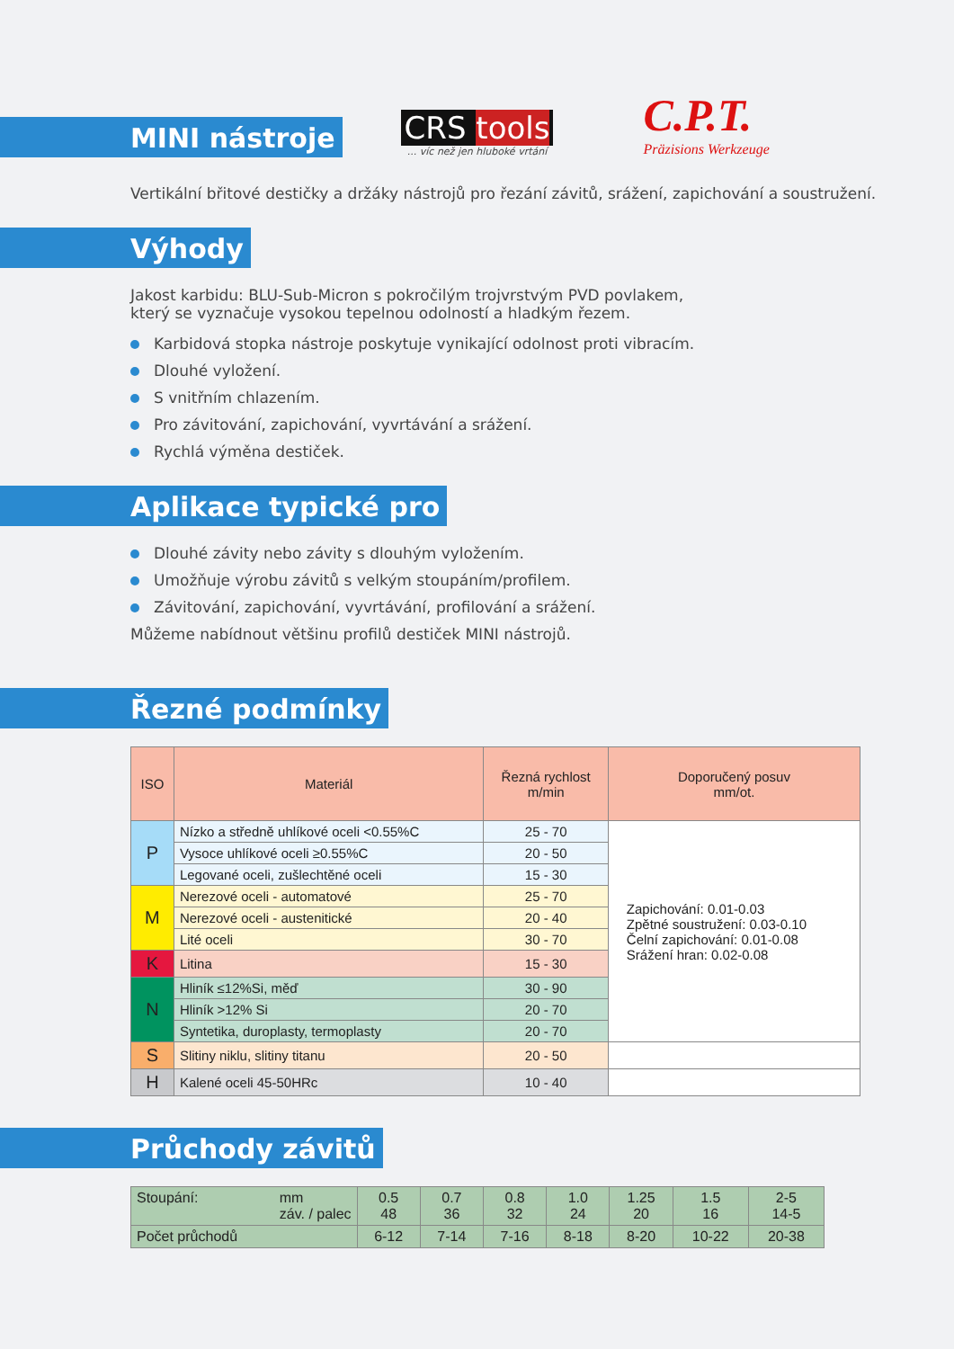MINI nástroje
CRS tools
... víc než jen hluboké vrtání
C.P.T.
Präzisions Werkzeuge
Vertikální břitové destičky a držáky nástrojů pro řezání závitů, srážení, zapichování a soustružení.
Výhody
Jakost karbidu: BLU-Sub-Micron s pokročilým trojvrstvým PVD povlakem,
který se vyznačuje vysokou tepelnou odolností a hladkým řezem.
Karbidová stopka nástroje poskytuje vynikající odolnost proti vibracím.
Dlouhé vyložení.
S vnitřním chlazením.
Pro závitování, zapichování, vyvrtávání a srážení.
Rychlá výměna destiček.
Aplikace typické pro
Dlouhé závity nebo závity s dlouhým vyložením.
Umožňuje výrobu závitů s velkým stoupáním/profilem.
Závitování, zapichování, vyvrtávání, profilování a srážení.
Můžeme nabídnout většinu profilů destiček MINI nástrojů.
Řezné podmínky
| ISO | Materiál | Řezná rychlost m/min | Doporučený posuv mm/ot. |
| --- | --- | --- | --- |
| P | Nízko a středně uhlíkové oceli <0.55%C | 25 - 70 | Zapichování: 0.01-0.03 Zpětné soustružení: 0.03-0.10 Čelní zapichování: 0.01-0.08 Srážení hran: 0.02-0.08 |
| | Vysoce uhlíkové oceli ≥0.55%C | 20 - 50 | |
| | Legované oceli, zušlechtěné oceli | 15 - 30 | |
| M | Nerezové oceli - automatové | 25 - 70 | |
| | Nerezové oceli - austenitické | 20 - 40 | |
| | Lité oceli | 30 - 70 | |
| K | Litina | 15 - 30 | |
| N | Hliník ≤12%Si, měď | 30 - 90 | |
| | Hliník >12% Si | 20 - 70 | |
| | Syntetika, duroplasty, termoplasty | 20 - 70 | |
| S | Slitiny niklu, slitiny titanu | 20 - 50 | |
| H | Kalené oceli 45-50HRc | 10 - 40 | |
Průchody závitů
| Stoupání: mm záv. / palec | 0.5 48 | 0.7 36 | 0.8 32 | 1.0 24 | 1.25 20 | 1.5 16 | 2-5 14-5 |
| Počet průchodů | 6-12 | 7-14 | 7-16 | 8-18 | 8-20 | 10-22 | 20-38 |